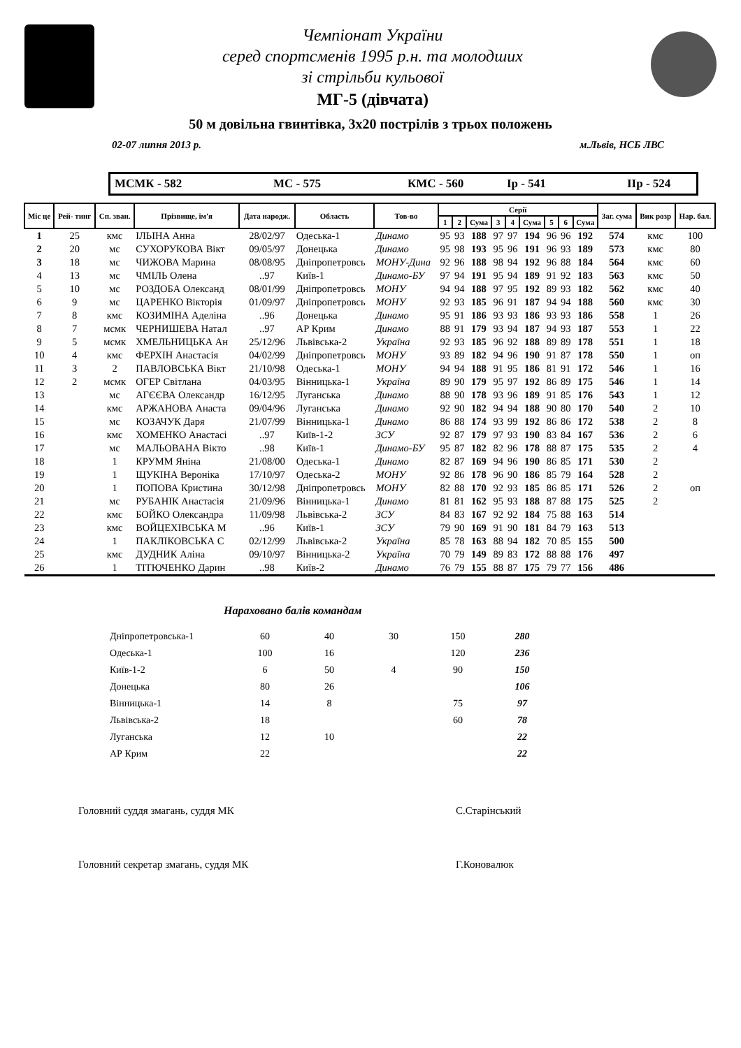Чемпіонат України
серед спортсменів 1995 р.н. та молодших
зі стрільби кульової
МГ-5 (дівчата)
50 м довільна гвинтівка, 3х20 пострілів з трьох положень
02-07 липня 2013 р. м.Львів, НСБ ЛВС
МСМК - 582 МС - 575 КМС - 560 Ір - 541 ІІр - 524
| Міс це | Рей- тинг | Сп. зван. | Прізвище, ім'я | Дата народж. | Область | Тов-во | Серії | | | | | | | | | Заг. сума | Вик розр | Нар. бал. |
| --- | --- | --- | --- | --- | --- | --- | --- | --- | --- | --- | --- | --- | --- | --- | --- | --- | --- | --- |
| | | | | | | | 1 | 2 | Сума | 3 | 4 | Сума | 5 | 6 | Сума | | | |
| 1 | 25 | кмс | ІЛЬІНА Анна | 28/02/97 | Одеська-1 | Динамо | 95 | 93 | 188 | 97 | 97 | 194 | 96 | 96 | 192 | 574 | кмс | 100 |
| 2 | 20 | мс | СУХОРУКОВА Вікт | 09/05/97 | Донецька | Динамо | 95 | 98 | 193 | 95 | 96 | 191 | 96 | 93 | 189 | 573 | кмс | 80 |
| 3 | 18 | мс | ЧИЖОВА Марина | 08/08/95 | Дніпропетровсь | МОНУ-Дина | 92 | 96 | 188 | 98 | 94 | 192 | 96 | 88 | 184 | 564 | кмс | 60 |
| 4 | 13 | мс | ЧМІЛЬ Олена | ..97 | Київ-1 | Динамо-БУ | 97 | 94 | 191 | 95 | 94 | 189 | 91 | 92 | 183 | 563 | кмс | 50 |
| 5 | 10 | мс | РОЗДОБА Олександ | 08/01/99 | Дніпропетровсь | МОНУ | 94 | 94 | 188 | 97 | 95 | 192 | 89 | 93 | 182 | 562 | кмс | 40 |
| 6 | 9 | мс | ЦАРЕНКО Вікторія | 01/09/97 | Дніпропетровсь | МОНУ | 92 | 93 | 185 | 96 | 91 | 187 | 94 | 94 | 188 | 560 | кмс | 30 |
| 7 | 8 | кмс | КОЗИМІНА Аделіна | ..96 | Донецька | Динамо | 95 | 91 | 186 | 93 | 93 | 186 | 93 | 93 | 186 | 558 | 1 | 26 |
| 8 | 7 | мсмк | ЧЕРНИШЕВА Натал | ..97 | АР Крим | Динамо | 88 | 91 | 179 | 93 | 94 | 187 | 94 | 93 | 187 | 553 | 1 | 22 |
| 9 | 5 | мсмк | ХМЕЛЬНИЦЬКА Ан | 25/12/96 | Львівська-2 | Україна | 92 | 93 | 185 | 96 | 92 | 188 | 89 | 89 | 178 | 551 | 1 | 18 |
| 10 | 4 | кмс | ФЕРХІН Анастасія | 04/02/99 | Дніпропетровсь | МОНУ | 93 | 89 | 182 | 94 | 96 | 190 | 91 | 87 | 178 | 550 | 1 | оп |
| 11 | 3 | 2 | ПАВЛОВСЬКА Вікт | 21/10/98 | Одеська-1 | МОНУ | 94 | 94 | 188 | 91 | 95 | 186 | 81 | 91 | 172 | 546 | 1 | 16 |
| 12 | 2 | мсмк | ОГЕР Світлана | 04/03/95 | Вінницька-1 | Україна | 89 | 90 | 179 | 95 | 97 | 192 | 86 | 89 | 175 | 546 | 1 | 14 |
| 13 | | мс | АГЄЄВА Олександр | 16/12/95 | Луганська | Динамо | 88 | 90 | 178 | 93 | 96 | 189 | 91 | 85 | 176 | 543 | 1 | 12 |
| 14 | | кмс | АРЖАНОВА Анаста | 09/04/96 | Луганська | Динамо | 92 | 90 | 182 | 94 | 94 | 188 | 90 | 80 | 170 | 540 | 2 | 10 |
| 15 | | мс | КОЗАЧУК Даря | 21/07/99 | Вінницька-1 | Динамо | 86 | 88 | 174 | 93 | 99 | 192 | 86 | 86 | 172 | 538 | 2 | 8 |
| 16 | | кмс | ХОМЕНКО Анастасі | ..97 | Київ-1-2 | ЗСУ | 92 | 87 | 179 | 97 | 93 | 190 | 83 | 84 | 167 | 536 | 2 | 6 |
| 17 | | мс | МАЛЬОВАНА Вікто | ..98 | Київ-1 | Динамо-БУ | 95 | 87 | 182 | 82 | 96 | 178 | 88 | 87 | 175 | 535 | 2 | 4 |
| 18 | | 1 | КРУММ Яніна | 21/08/00 | Одеська-1 | Динамо | 82 | 87 | 169 | 94 | 96 | 190 | 86 | 85 | 171 | 530 | 2 | |
| 19 | | 1 | ЩУКІНА Вероніка | 17/10/97 | Одеська-2 | МОНУ | 92 | 86 | 178 | 96 | 90 | 186 | 85 | 79 | 164 | 528 | 2 | |
| 20 | | 1 | ПОПОВА Кристина | 30/12/98 | Дніпропетровсь | МОНУ | 82 | 88 | 170 | 92 | 93 | 185 | 86 | 85 | 171 | 526 | 2 | оп |
| 21 | | мс | РУБАНІК Анастасія | 21/09/96 | Вінницька-1 | Динамо | 81 | 81 | 162 | 95 | 93 | 188 | 87 | 88 | 175 | 525 | 2 | |
| 22 | | кмс | БОЙКО Олександра | 11/09/98 | Львівська-2 | ЗСУ | 84 | 83 | 167 | 92 | 92 | 184 | 75 | 88 | 163 | 514 | | |
| 23 | | кмс | ВОЙЦЕХІВСЬКА М | ..96 | Київ-1 | ЗСУ | 79 | 90 | 169 | 91 | 90 | 181 | 84 | 79 | 163 | 513 | | |
| 24 | | 1 | ПАКЛІКОВСЬКА С | 02/12/99 | Львівська-2 | Україна | 85 | 78 | 163 | 88 | 94 | 182 | 70 | 85 | 155 | 500 | | |
| 25 | | кмс | ДУДНИК Аліна | 09/10/97 | Вінницька-2 | Україна | 70 | 79 | 149 | 89 | 83 | 172 | 88 | 88 | 176 | 497 | | |
| 26 | | 1 | ТІТЮЧЕНКО Дарин | ..98 | Київ-2 | Динамо | 76 | 79 | 155 | 88 | 87 | 175 | 79 | 77 | 156 | 486 | | |
Нараховано балів командам
| Дніпропетровська-1 | 60 | 40 | 30 | 150 | 280 |
| Одеська-1 | 100 | 16 | | 120 | 236 |
| Київ-1-2 | 6 | 50 | 4 | 90 | 150 |
| Донецька | 80 | 26 | | | 106 |
| Вінницька-1 | 14 | 8 | | 75 | 97 |
| Львівська-2 | 18 | | | 60 | 78 |
| Луганська | 12 | 10 | | | 22 |
| АР Крим | 22 | | | | 22 |
Головний суддя змагань, суддя МК С.Старінський
Головний секретар змагань, суддя МК Г.Коновалюк